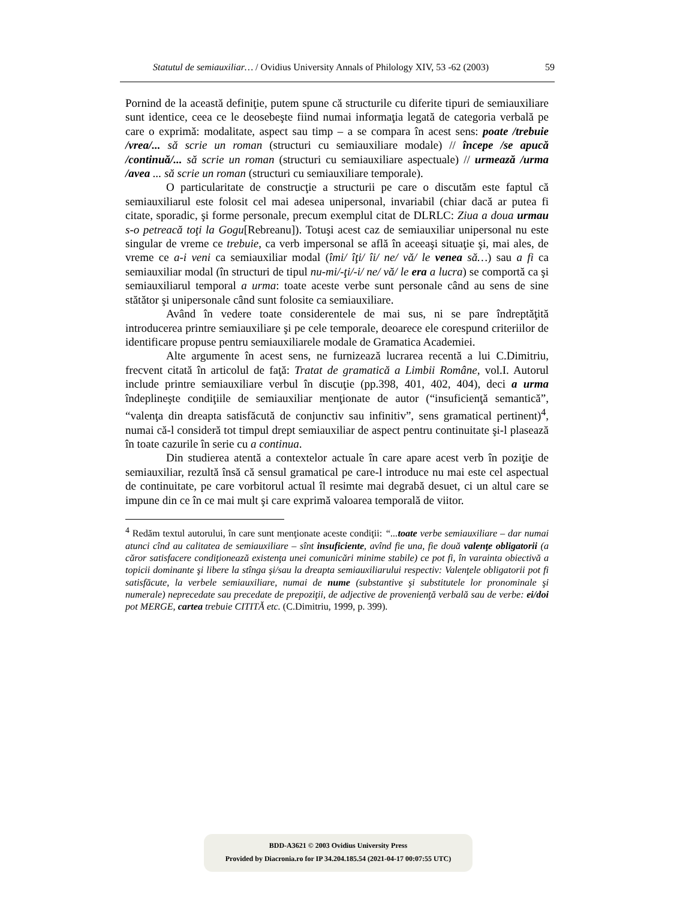Statutul de semiauxiliar… / Ovidius University Annals of Philology XIV, 53 -62 (2003) 59
Pornind de la această definiţie, putem spune că structurile cu diferite tipuri de semiauxiliare sunt identice, ceea ce le deosebeşte fiind numai informaţia legată de categoria verbală pe care o exprimă: modalitate, aspect sau timp – a se compara în acest sens: poate /trebuie /vrea/... să scrie un roman (structuri cu semiauxiliare modale) // începe /se apucă /continuă/... să scrie un roman (structuri cu semiauxiliare aspectuale) // urmează /urma /avea ... să scrie un roman (structuri cu semiauxiliare temporale).
O particularitate de construcţie a structurii pe care o discutăm este faptul că semiauxiliarul este folosit cel mai adesea unipersonal, invariabil (chiar dacă ar putea fi citate, sporadic, şi forme personale, precum exemplul citat de DLRLC: Ziua a doua urmau s-o petreacă toţi la Gogu[Rebreanu]). Totuşi acest caz de semiauxiliar unipersonal nu este singular de vreme ce trebuie, ca verb impersonal se află în aceeaşi situaţie şi, mai ales, de vreme ce a-i veni ca semiauxiliar modal (îmi/ îţi/ îi/ ne/ vă/ le venea să…) sau a fi ca semiauxiliar modal (în structuri de tipul nu-mi/-ţi/-i/ ne/ vă/ le era a lucra) se comportă ca şi semiauxiliarul temporal a urma: toate aceste verbe sunt personale când au sens de sine stătător şi unipersonale când sunt folosite ca semiauxiliare.
Având în vedere toate considerentele de mai sus, ni se pare îndreptăţită introducerea printre semiauxiliare şi pe cele temporale, deoarece ele corespund criteriilor de identificare propuse pentru semiauxiliarele modale de Gramatica Academiei.
Alte argumente în acest sens, ne furnizează lucrarea recentă a lui C.Dimitriu, frecvent citată în articolul de faţă: Tratat de gramatică a Limbii Române, vol.I. Autorul include printre semiauxiliare verbul în discuţie (pp.398, 401, 402, 404), deci a urma îndeplineşte condiţiile de semiauxiliar menţionate de autor (“insuficienţă semantică”, “valenţa din dreapta satisfăcută de conjunctiv sau infinitiv”, sens gramatical pertinent)<sup>4</sup>, numai că-l consideră tot timpul drept semiauxiliar de aspect pentru continuitate şi-l plasează în toate cazurile în serie cu a continua.
Din studierea atentă a contextelor actuale în care apare acest verb în poziţie de semiauxiliar, rezultă însă că sensul gramatical pe care-l introduce nu mai este cel aspectual de continuitate, pe care vorbitorul actual îl resimte mai degrabă desuet, ci un altul care se impune din ce în ce mai mult şi care exprimă valoarea temporală de viitor.
<sup>4</sup> Redăm textul autorului, în care sunt menţionate aceste condiţii: “...toate verbe semiauxiliare – dar numai atunci cînd au calitatea de semiauxiliare – sînt insuficiente, avînd fie una, fie două valenţe obligatorii (a căror satisfacere condiţionează existenţa unei comunicări minime stabile) ce pot fi, în varainta obiectivă a topicii dominante şi libere la stînga şi/sau la dreapta semiauxiliarului respectiv: Valenţele obligatorii pot fi satisfăcute, la verbele semiauxiliare, numai de nume (substantive şi substitutele lor pronominale şi numerale) neprecedate sau precedate de prepoziţii, de adjective de provenienţă verbală sau de verbe: ei/doi pot MERGE, cartea trebuie CITITĂ etc. (C.Dimitriu, 1999, p. 399).
BDD-A3621 © 2003 Ovidius University Press
Provided by Diacronia.ro for IP 34.204.185.54 (2021-04-17 00:07:55 UTC)